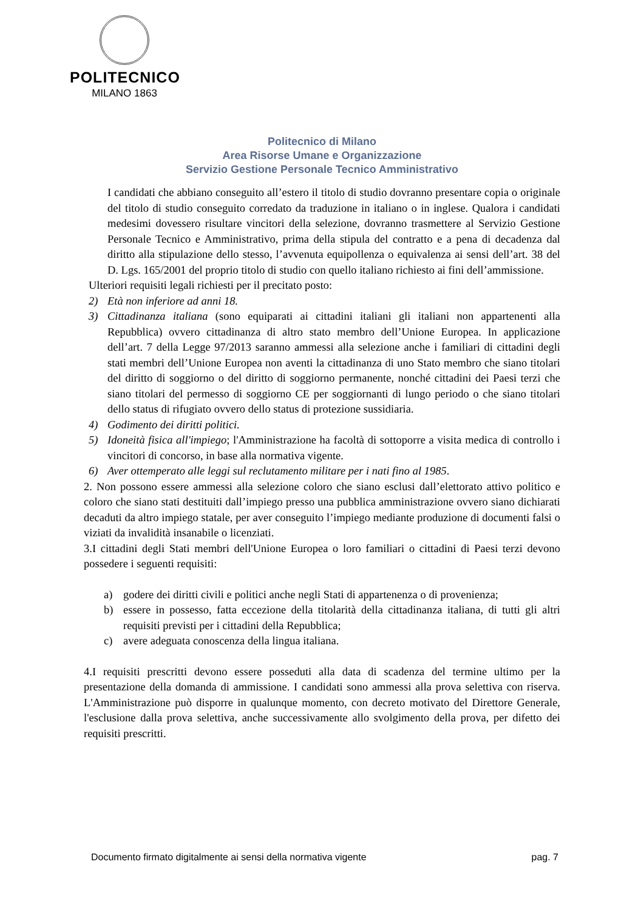POLITECNICO
MILANO 1863
Politecnico di Milano
Area Risorse Umane e Organizzazione
Servizio Gestione Personale Tecnico Amministrativo
I candidati che abbiano conseguito all’estero il titolo di studio dovranno presentare copia o originale del titolo di studio conseguito corredato da traduzione in italiano o in inglese. Qualora i candidati medesimi dovessero risultare vincitori della selezione, dovranno trasmettere al Servizio Gestione Personale Tecnico e Amministrativo, prima della stipula del contratto e a pena di decadenza dal diritto alla stipulazione dello stesso, l’avvenuta equipollenza o equivalenza ai sensi dell’art. 38 del D. Lgs. 165/2001 del proprio titolo di studio con quello italiano richiesto ai fini dell’ammissione.
Ulteriori requisiti legali richiesti per il precitato posto:
2) Età non inferiore ad anni 18.
3) Cittadinanza italiana (sono equiparati ai cittadini italiani gli italiani non appartenenti alla Repubblica) ovvero cittadinanza di altro stato membro dell’Unione Europea. In applicazione dell’art. 7 della Legge 97/2013 saranno ammessi alla selezione anche i familiari di cittadini degli stati membri dell’Unione Europea non aventi la cittadinanza di uno Stato membro che siano titolari del diritto di soggiorno o del diritto di soggiorno permanente, nonché cittadini dei Paesi terzi che siano titolari del permesso di soggiorno CE per soggiornanti di lungo periodo o che siano titolari dello status di rifugiato ovvero dello status di protezione sussidiaria.
4) Godimento dei diritti politici.
5) Idoneità fisica all'impiego; l'Amministrazione ha facoltà di sottoporre a visita medica di controllo i vincitori di concorso, in base alla normativa vigente.
6) Aver ottemperato alle leggi sul reclutamento militare per i nati fino al 1985.
2. Non possono essere ammessi alla selezione coloro che siano esclusi dall’elettorato attivo politico e coloro che siano stati destituiti dall’impiego presso una pubblica amministrazione ovvero siano dichiarati decaduti da altro impiego statale, per aver conseguito l’impiego mediante produzione di documenti falsi o viziati da invalidità insanabile o licenziati.
3.I cittadini degli Stati membri dell'Unione Europea o loro familiari o cittadini di Paesi terzi devono possedere i seguenti requisiti:
a) godere dei diritti civili e politici anche negli Stati di appartenenza o di provenienza;
b) essere in possesso, fatta eccezione della titolarità della cittadinanza italiana, di tutti gli altri requisiti previsti per i cittadini della Repubblica;
c) avere adeguata conoscenza della lingua italiana.
4.I requisiti prescritti devono essere posseduti alla data di scadenza del termine ultimo per la presentazione della domanda di ammissione. I candidati sono ammessi alla prova selettiva con riserva. L'Amministrazione può disporre in qualunque momento, con decreto motivato del Direttore Generale, l'esclusione dalla prova selettiva, anche successivamente allo svolgimento della prova, per difetto dei requisiti prescritti.
Documento firmato digitalmente ai sensi della normativa vigente pag. 7